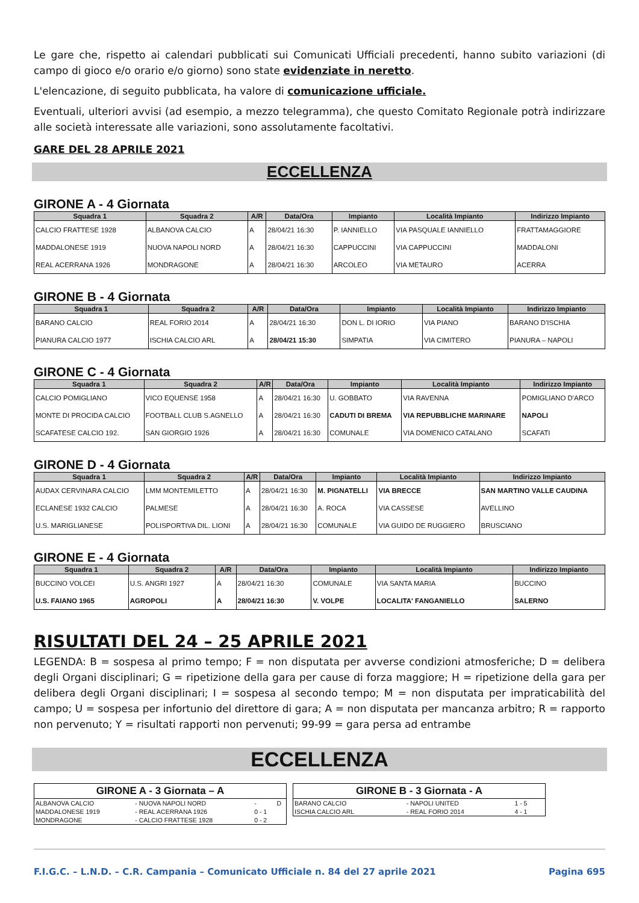Le gare che, rispetto ai calendari pubblicati sui Comunicati Ufficiali precedenti, hanno subito variazioni (di campo di gioco e/o orario e/o giorno) sono state evidenziate in neretto.
L'elencazione, di seguito pubblicata, ha valore di comunicazione ufficiale.
Eventuali, ulteriori avvisi (ad esempio, a mezzo telegramma), che questo Comitato Regionale potrà indirizzare alle società interessate alle variazioni, sono assolutamente facoltativi.
GARE DEL 28 APRILE 2021
ECCELLENZA
GIRONE A - 4 Giornata
| Squadra 1 | Squadra 2 | A/R | Data/Ora | Impianto | Località Impianto | Indirizzo Impianto |
| --- | --- | --- | --- | --- | --- | --- |
| CALCIO FRATTESE 1928 | ALBANOVA CALCIO | A | 28/04/21 16:30 | P. IANNIELLO | VIA PASQUALE IANNIELLO | FRATTAMAGGIORE |
| MADDALONESE 1919 | NUOVA NAPOLI NORD | A | 28/04/21 16:30 | CAPPUCCINI | VIA CAPPUCCINI | MADDALONI |
| REAL ACERRANA 1926 | MONDRAGONE | A | 28/04/21 16:30 | ARCOLEO | VIA METAURO | ACERRA |
GIRONE B - 4 Giornata
| Squadra 1 | Squadra 2 | A/R | Data/Ora | Impianto | Località Impianto | Indirizzo Impianto |
| --- | --- | --- | --- | --- | --- | --- |
| BARANO CALCIO | REAL FORIO 2014 | A | 28/04/21 16:30 | DON L. DI IORIO | VIA PIANO | BARANO D'ISCHIA |
| PIANURA CALCIO 1977 | ISCHIA CALCIO ARL | A | 28/04/21 15:30 | SIMPATIA | VIA CIMITERO | PIANURA – NAPOLI |
GIRONE C - 4 Giornata
| Squadra 1 | Squadra 2 | A/R | Data/Ora | Impianto | Località Impianto | Indirizzo Impianto |
| --- | --- | --- | --- | --- | --- | --- |
| CALCIO POMIGLIANO | VICO EQUENSE 1958 | A | 28/04/21 16:30 | U. GOBBATO | VIA RAVENNA | POMIGLIANO D'ARCO |
| MONTE DI PROCIDA CALCIO | FOOTBALL CLUB S.AGNELLO | A | 28/04/21 16:30 | CADUTI DI BREMA | VIA REPUBBLICHE MARINARE | NAPOLI |
| SCAFATESE CALCIO 192. | SAN GIORGIO 1926 | A | 28/04/21 16:30 | COMUNALE | VIA DOMENICO CATALANO | SCAFATI |
GIRONE D - 4 Giornata
| Squadra 1 | Squadra 2 | A/R | Data/Ora | Impianto | Località Impianto | Indirizzo Impianto |
| --- | --- | --- | --- | --- | --- | --- |
| AUDAX CERVINARA CALCIO | LMM MONTEMILETTO | A | 28/04/21 16:30 | M. PIGNATELLI | VIA BRECCE | SAN MARTINO VALLE CAUDINA |
| ECLANESE 1932 CALCIO | PALMESE | A | 28/04/21 16:30 | A. ROCA | VIA CASSESE | AVELLINO |
| U.S. MARIGLIANESE | POLISPORTIVA DIL. LIONI | A | 28/04/21 16:30 | COMUNALE | VIA GUIDO DE RUGGIERO | BRUSCIANO |
GIRONE E - 4 Giornata
| Squadra 1 | Squadra 2 | A/R | Data/Ora | Impianto | Località Impianto | Indirizzo Impianto |
| --- | --- | --- | --- | --- | --- | --- |
| BUCCINO VOLCEI | U.S. ANGRI 1927 | A | 28/04/21 16:30 | COMUNALE | VIA SANTA MARIA | BUCCINO |
| U.S. FAIANO 1965 | AGROPOLI | A | 28/04/21 16:30 | V. VOLPE | LOCALITA' FANGANIELLO | SALERNO |
RISULTATI DEL 24 – 25 APRILE 2021
LEGENDA: B = sospesa al primo tempo; F = non disputata per avverse condizioni atmosferiche; D = delibera degli Organi disciplinari; G = ripetizione della gara per cause di forza maggiore; H = ripetizione della gara per delibera degli Organi disciplinari; I = sospesa al secondo tempo; M = non disputata per impraticabilità del campo; U = sospesa per infortunio del direttore di gara; A = non disputata per mancanza arbitro; R = rapporto non pervenuto; Y = risultati rapporti non pervenuti; 99-99 = gara persa ad entrambe
ECCELLENZA
| GIRONE A - 3 Giornata – A | | | |
| --- | --- | --- | --- |
| ALBANOVA CALCIO | - NUOVA NAPOLI NORD | - | D |
| MADDALONESE 1919 | - REAL ACERRANA 1926 | 0 - 1 | |
| MONDRAGONE | - CALCIO FRATTESE 1928 | 0 - 2 | |
| GIRONE B - 3 Giornata - A | | | |
| --- | --- | --- | --- |
| BARANO CALCIO | - NAPOLI UNITED | 1 - 5 | |
| ISCHIA CALCIO ARL | - REAL FORIO 2014 | 4 - 1 | |
F.I.G.C. – L.N.D. – C.R. Campania – Comunicato Ufficiale n. 84 del 27 aprile 2021 Pagina 695